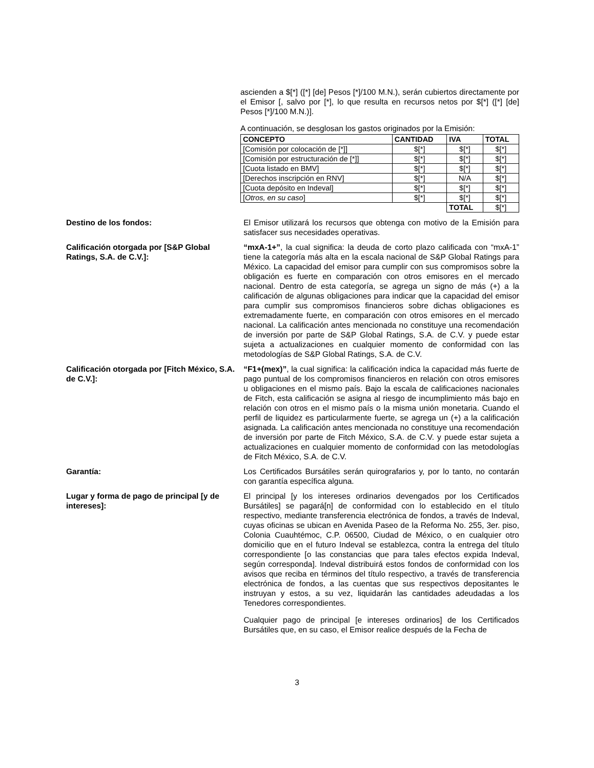ascienden a $[*] ([*] [de] Pesos [*]/100 M.N.), serán cubiertos directamente por el Emisor [, salvo por [*], lo que resulta en recursos netos por $[*] ([*] [de] Pesos [*]/100 M.N.)].
A continuación, se desglosan los gastos originados por la Emisión:
| CONCEPTO | CANTIDAD | IVA | TOTAL |
| --- | --- | --- | --- |
| [Comisión por colocación de [*]] | $[*] | $[*] | $[*] |
| [Comisión por estructuración de [*]] | $[*] | $[*] | $[*] |
| [Cuota listado en BMV] | $[*] | $[*] | $[*] |
| [Derechos inscripción en RNV] | $[*] | N/A | $[*] |
| [Cuota depósito en Indeval] | $[*] | $[*] | $[*] |
| [ Otros, en su caso ] | $[*] | $[*] | $[*] |
| | | TOTAL | $[*] |
Destino de los fondos: El Emisor utilizará los recursos que obtenga con motivo de la Emisión para satisfacer sus necesidades operativas.
Calificación otorgada por [S&P Global Ratings, S.A. de C.V.]:
“mxA-1+”, la cual significa: la deuda de corto plazo calificada con “mxA-1” tiene la categoría más alta en la escala nacional de S&P Global Ratings para México. La capacidad del emisor para cumplir con sus compromisos sobre la obligación es fuerte en comparación con otros emisores en el mercado nacional. Dentro de esta categoría, se agrega un signo de más (+) a la calificación de algunas obligaciones para indicar que la capacidad del emisor para cumplir sus compromisos financieros sobre dichas obligaciones es extremadamente fuerte, en comparación con otros emisores en el mercado nacional. La calificación antes mencionada no constituye una recomendación de inversión por parte de S&P Global Ratings, S.A. de C.V. y puede estar sujeta a actualizaciones en cualquier momento de conformidad con las metodologías de S&P Global Ratings, S.A. de C.V.
Calificación otorgada por [Fitch México, S.A. de C.V.]:
“F1+(mex)”, la cual significa: la calificación indica la capacidad más fuerte de pago puntual de los compromisos financieros en relación con otros emisores u obligaciones en el mismo país. Bajo la escala de calificaciones nacionales de Fitch, esta calificación se asigna al riesgo de incumplimiento más bajo en relación con otros en el mismo país o la misma unión monetaria. Cuando el perfil de liquidez es particularmente fuerte, se agrega un (+) a la calificación asignada. La calificación antes mencionada no constituye una recomendación de inversión por parte de Fitch México, S.A. de C.V. y puede estar sujeta a actualizaciones en cualquier momento de conformidad con las metodologías de Fitch México, S.A. de C.V.
Garantía: Los Certificados Bursátiles serán quirografarios y, por lo tanto, no contarán con garantía específica alguna.
Lugar y forma de pago de principal [y de intereses]:
El principal [y los intereses ordinarios devengados por los Certificados Bursátiles] se pagará[n] de conformidad con lo establecido en el título respectivo, mediante transferencia electrónica de fondos, a través de Indeval, cuyas oficinas se ubican en Avenida Paseo de la Reforma No. 255, 3er. piso, Colonia Cuauhtémoc, C.P. 06500, Ciudad de México, o en cualquier otro domicilio que en el futuro Indeval se establezca, contra la entrega del título correspondiente [o las constancias que para tales efectos expida Indeval, según corresponda]. Indeval distribuirá estos fondos de conformidad con los avisos que reciba en términos del título respectivo, a través de transferencia electrónica de fondos, a las cuentas que sus respectivos depositantes le instruyan y estos, a su vez, liquidarán las cantidades adeudadas a los Tenedores correspondientes.
Cualquier pago de principal [e intereses ordinarios] de los Certificados Bursátiles que, en su caso, el Emisor realice después de la Fecha de
3